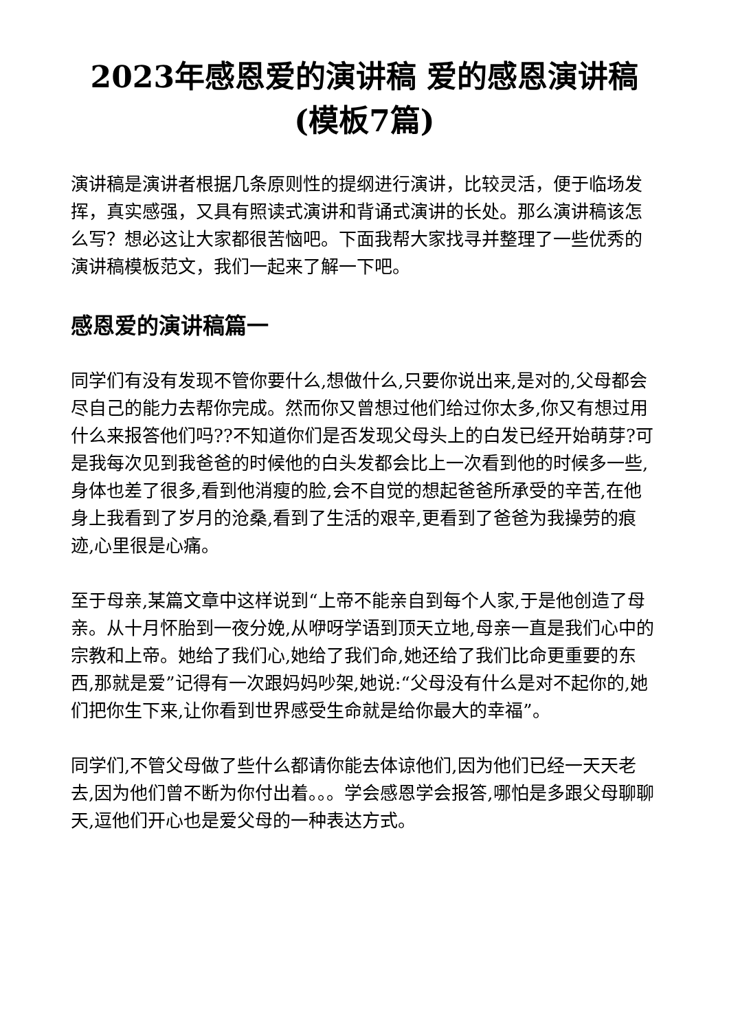2023年感恩爱的演讲稿 爱的感恩演讲稿(模板7篇)
演讲稿是演讲者根据几条原则性的提纲进行演讲，比较灵活，便于临场发挥，真实感强，又具有照读式演讲和背诵式演讲的长处。那么演讲稿该怎么写？想必这让大家都很苦恼吧。下面我帮大家找寻并整理了一些优秀的演讲稿模板范文，我们一起来了解一下吧。
感恩爱的演讲稿篇一
同学们有没有发现不管你要什么,想做什么,只要你说出来,是对的,父母都会尽自己的能力去帮你完成。然而你又曾想过他们给过你太多,你又有想过用什么来报答他们吗??不知道你们是否发现父母头上的白发已经开始萌芽?可是我每次见到我爸爸的时候他的白头发都会比上一次看到他的时候多一些,身体也差了很多,看到他消瘦的脸,会不自觉的想起爸爸所承受的辛苦,在他身上我看到了岁月的沧桑,看到了生活的艰辛,更看到了爸爸为我操劳的痕迹,心里很是心痛。
至于母亲,某篇文章中这样说到“上帝不能亲自到每个人家,于是他创造了母亲。从十月怀胎到一夜分娩,从咿呀学语到顶天立地,母亲一直是我们心中的宗教和上帝。她给了我们心,她给了我们命,她还给了我们比命更重要的东西,那就是爱”记得有一次跟妈妈吵架,她说:“父母没有什么是对不起你的,她们把你生下来,让你看到世界感受生命就是给你最大的幸福”。
同学们,不管父母做了些什么都请你能去体谅他们,因为他们已经一天天老去,因为他们曾不断为你付出着。。。学会感恩学会报答,哪怕是多跟父母聊聊天,逗他们开心也是爱父母的一种表达方式。